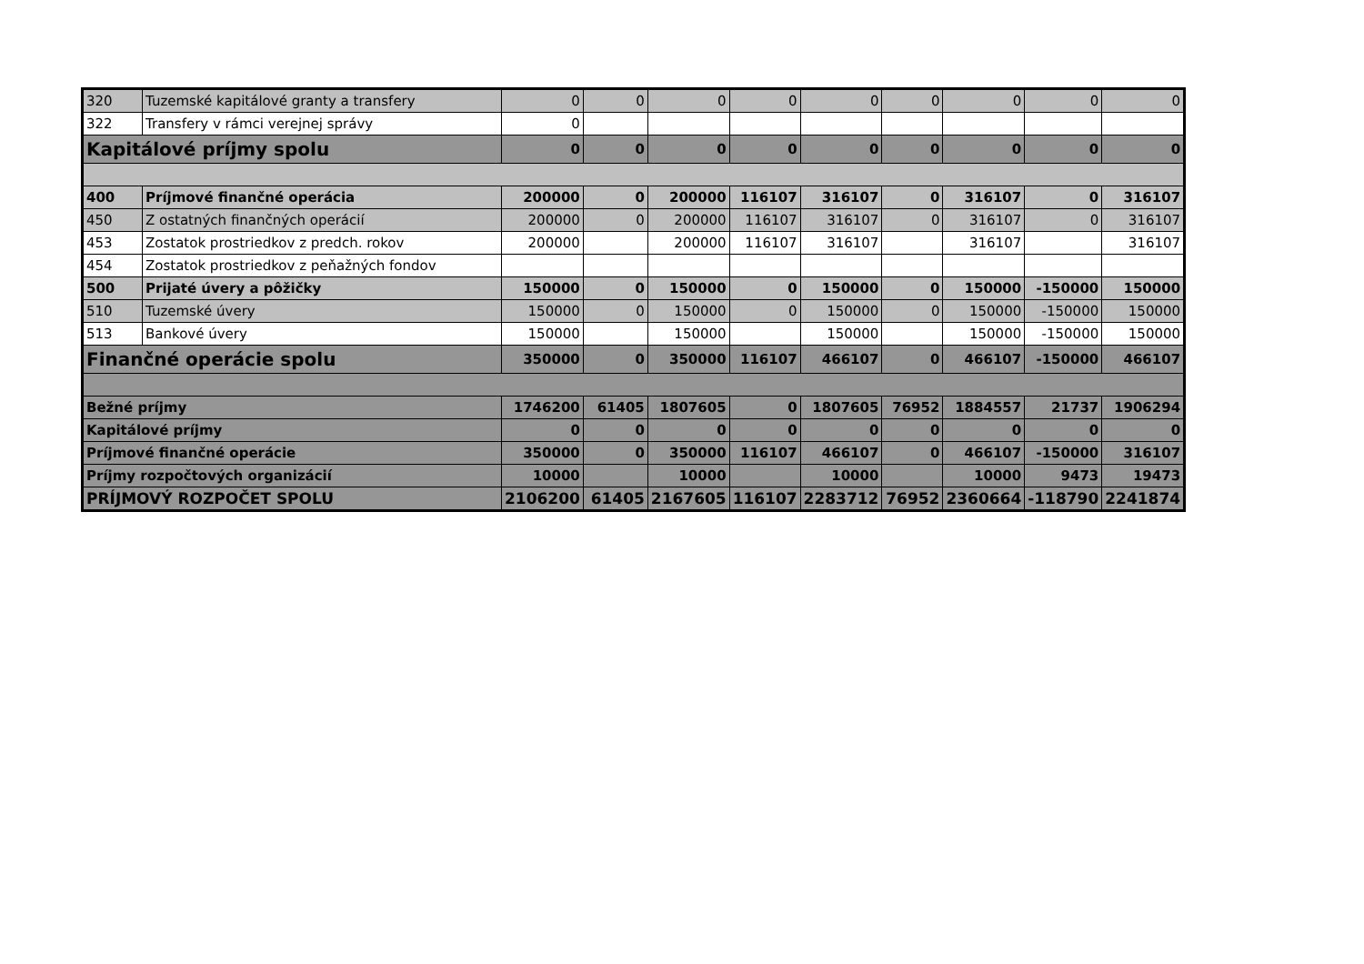| 320 | Tuzemské kapitálové granty a transfery | 0 | 0 | 0 | 0 | 0 | 0 | 0 | 0 | 0 |
| 322 | Transfery v rámci verejnej správy | 0 | | | | | | | | |
| Kapitálové príjmy spolu | | 0 | 0 | 0 | 0 | 0 | 0 | 0 | 0 | 0 |
| 400 | Príjmové finančné operácia | 200000 | 0 | 200000 | 116107 | 316107 | 0 | 316107 | 0 | 316107 |
| 450 | Z ostatných finančných operácií | 200000 | 0 | 200000 | 116107 | 316107 | 0 | 316107 | 0 | 316107 |
| 453 | Zostatok prostriedkov z predch. rokov | 200000 | | 200000 | 116107 | 316107 | | 316107 | | 316107 |
| 454 | Zostatok prostriedkov z peňažných fondov | | | | | | | | | |
| 500 | Prijaté úvery a pôžičky | 150000 | 0 | 150000 | 0 | 150000 | 0 | 150000 | -150000 | 150000 |
| 510 | Tuzemské úvery | 150000 | 0 | 150000 | 0 | 150000 | 0 | 150000 | -150000 | 150000 |
| 513 | Bankové úvery | 150000 | | 150000 | | 150000 | | 150000 | -150000 | 150000 |
| Finančné operácie spolu | | 350000 | 0 | 350000 | 116107 | 466107 | 0 | 466107 | -150000 | 466107 |
| Bežné príjmy | | 1746200 | 61405 | 1807605 | 0 | 1807605 | 76952 | 1884557 | 21737 | 1906294 |
| Kapitálové príjmy | | 0 | 0 | 0 | 0 | 0 | 0 | 0 | 0 | 0 |
| Príjmové finančné operácie | | 350000 | 0 | 350000 | 116107 | 466107 | 0 | 466107 | -150000 | 316107 |
| Príjmy rozpočtových organizácií | | 10000 | | 10000 | | 10000 | | 10000 | 9473 | 19473 |
| PRÍJMOVÝ ROZPOČET SPOLU | | 2106200 | 61405 | 2167605 | 116107 | 2283712 | 76952 | 2360664 | -118790 | 2241874 |